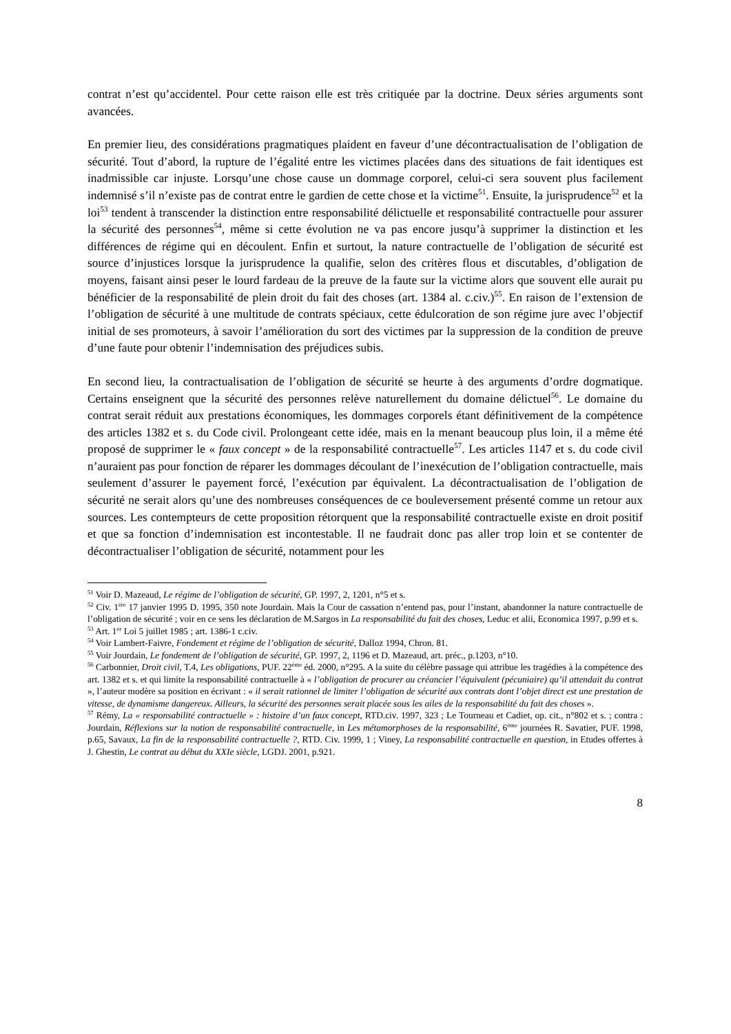contrat n’est qu’accidentel. Pour cette raison elle est très critiquée par la doctrine. Deux séries arguments sont avancées.
En premier lieu, des considérations pragmatiques plaident en faveur d’une décontractualisation de l’obligation de sécurité. Tout d’abord, la rupture de l’égalité entre les victimes placées dans des situations de fait identiques est inadmissible car injuste. Lorsqu’une chose cause un dommage corporel, celui-ci sera souvent plus facilement indemnisé s’il n’existe pas de contrat entre le gardien de cette chose et la victime<sup>51</sup>. Ensuite, la jurisprudence<sup>52</sup> et la loi<sup>53</sup> tendent à transcender la distinction entre responsabilité délictuelle et responsabilité contractuelle pour assurer la sécurité des personnes<sup>54</sup>, même si cette évolution ne va pas encore jusqu’à supprimer la distinction et les différences de régime qui en découlent. Enfin et surtout, la nature contractuelle de l’obligation de sécurité est source d’injustices lorsque la jurisprudence la qualifie, selon des critères flous et discutables, d’obligation de moyens, faisant ainsi peser le lourd fardeau de la preuve de la faute sur la victime alors que souvent elle aurait pu bénéficier de la responsabilité de plein droit du fait des choses (art. 1384 al. c.civ.)<sup>55</sup>. En raison de l’extension de l’obligation de sécurité à une multitude de contrats spéciaux, cette édulcoration de son régime jure avec l’objectif initial de ses promoteurs, à savoir l’amélioration du sort des victimes par la suppression de la condition de preuve d’une faute pour obtenir l’indemnisation des préjudices subis.
En second lieu, la contractualisation de l’obligation de sécurité se heurte à des arguments d’ordre dogmatique. Certains enseignent que la sécurité des personnes relève naturellement du domaine délictuel<sup>56</sup>. Le domaine du contrat serait réduit aux prestations économiques, les dommages corporels étant définitivement de la compétence des articles 1382 et s. du Code civil. Prolongeant cette idée, mais en la menant beaucoup plus loin, il a même été proposé de supprimer le « faux concept » de la responsabilité contractuelle<sup>57</sup>. Les articles 1147 et s. du code civil n’auraient pas pour fonction de réparer les dommages découlant de l’inexécution de l’obligation contractuelle, mais seulement d’assurer le payement forcé, l’exécution par équivalent. La décontractualisation de l’obligation de sécurité ne serait alors qu’une des nombreuses conséquences de ce bouleversement présenté comme un retour aux sources. Les contempteurs de cette proposition rétorquent que la responsabilité contractuelle existe en droit positif et que sa fonction d’indemnisation est incontestable. Il ne faudrait donc pas aller trop loin et se contenter de décontractualiser l’obligation de sécurité, notamment pour les
<sup>51</sup> Voir D. Mazeaud, Le régime de l’obligation de sécurité, GP. 1997, 2, 1201, n°5 et s.
<sup>52</sup> Civ. 1<sup>ère</sup> 17 janvier 1995 D. 1995, 350 note Jourdain. Mais la Cour de cassation n’entend pas, pour l’instant, abandonner la nature contractuelle de l’obligation de sécurité ; voir en ce sens les déclaration de M.Sargos in La responsabilité du fait des choses, Leduc et alii, Economica 1997, p.99 et s.
<sup>53</sup> Art. 1<sup>er</sup> Loi 5 juillet 1985 ; art. 1386-1 c.civ.
<sup>54</sup> Voir Lambert-Faivre, Fondement et régime de l’obligation de sécurité, Dalloz 1994, Chron. 81.
<sup>55</sup> Voir Jourdain, Le fondement de l’obligation de sécurité, GP. 1997, 2, 1196 et D. Mazeaud, art. préc., p.1203, n°10.
<sup>56</sup> Carbonnier, Droit civil, T.4, Les obligations, PUF. 22<sup>ème</sup> éd. 2000, n°295. A la suite du célèbre passage qui attribue les tragédies à la compétence des art. 1382 et s. et qui limite la responsabilité contractuelle à « l’obligation de procurer au créancier l’équivalent (pécuniaire) qu’il attendait du contrat », l’auteur modère sa position en écrivant : « il serait rationnel de limiter l’obligation de sécurité aux contrats dont l’objet direct est une prestation de vitesse, de dynamisme dangereux. Ailleurs, la sécurité des personnes serait placée sous les ailes de la responsabilité du fait des choses ».
<sup>57</sup> Rémy, La « responsabilité contractuelle » : histoire d’un faux concept, RTD.civ. 1997, 323 ; Le Tourneau et Cadiet, op. cit., n°802 et s. ; contra : Jourdain, Réflexions sur la notion de responsabilité contractuelle, in Les métamorphoses de la responsabilité, 6<sup>ème</sup> journées R. Savatier, PUF. 1998, p.65, Savaux, La fin de la responsabilité contractuelle ?, RTD. Civ. 1999, 1 ; Viney, La responsabilité contractuelle en question, in Etudes offertes à J. Ghestin, Le contrat au début du XXIe siècle, LGDJ. 2001, p.921.
8